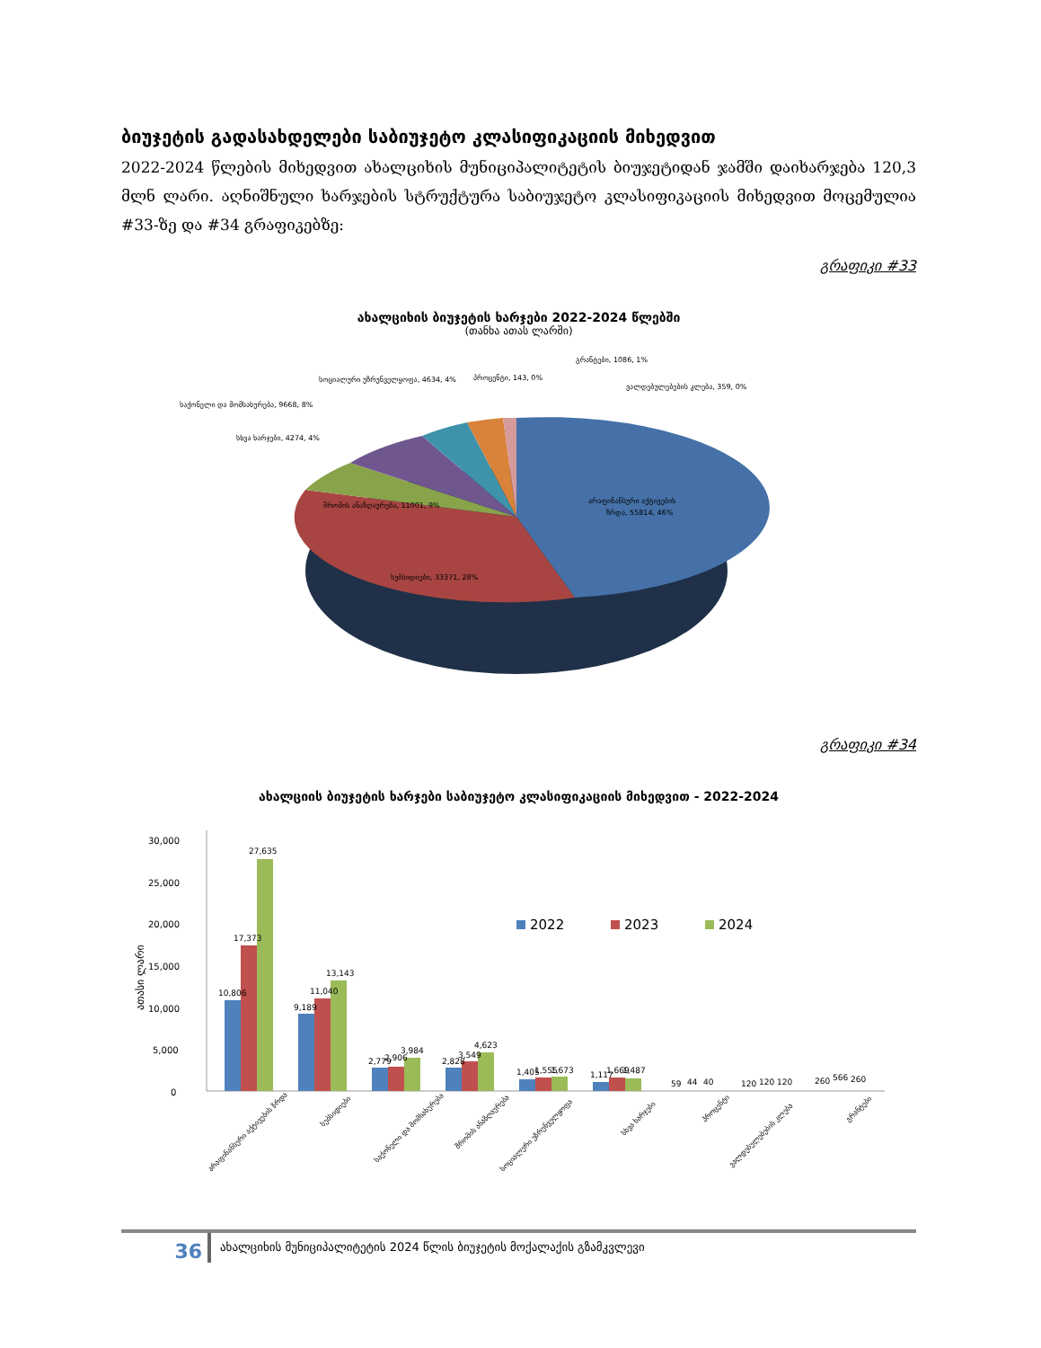ბიუჯეტის გადასახდელები საბიუჯეტო კლასიფიკაციის მიხედვით
2022-2024 წლების მიხედვით ახალციხის მუნიციპალიტეტის ბიუჯეტიდან ჯამში დაიხარჯება 120,3 მლნ ლარი. აღნიშნული ხარჯების სტრუქტურა საბიუჯეტო კლასიფიკაციის მიხედვით მოცემულია #33-ზე და #34 გრაფიკებზე:
გრაფიკი #33
ახალციხის ბიუჯეტის ხარჯები 2022-2024 წლებში
(თანხა ათას ლარში)
არაფინანსური აქტივების
ზრდა, 55814, 46%
სუბსიდიები, 33371, 28%
შრომის ანაზღაურება, 11001, 9%
სხვა ხარჯები, 4274, 4%
საქონელი და მომსახურება, 9668, 8%
სოციალური უზრუნველყოფა, 4634, 4%
პროცენტი, 143, 0%
გრანტები, 1086, 1%
ვალდებულებების კლება, 359, 0%
გრაფიკი #34
ახალციის ბიუჯეტის ხარჯები საბიუჯეტო კლასიფიკაციის მიხედვით - 2022-2024
30,000
25,000
20,000
15,000
10,000
5,000
0
ათასი ლარი
2022
2023
2024
10,806
17,373
27,635
9,189
11,040
13,143
2,779
2,906
3,984
2,828
3,549
4,623
1,405
1,555
1,673
1,117
1,669
1,487
59
44
40
120
120
120
260
566
260
არაფინანსური აქტივების ზრდა
სუბსიდიები
საქონელი და მომსახურება
შრომის ანაზღაურება
სოციალური უზრუნველყოფა
სხვა ხარჯები
პროცენტი
ვალდებულებების კლება
გრანტები
36
ახალციხის მუნიციპალიტეტის 2024 წლის ბიუჯეტის მოქალაქის გზამკვლევი